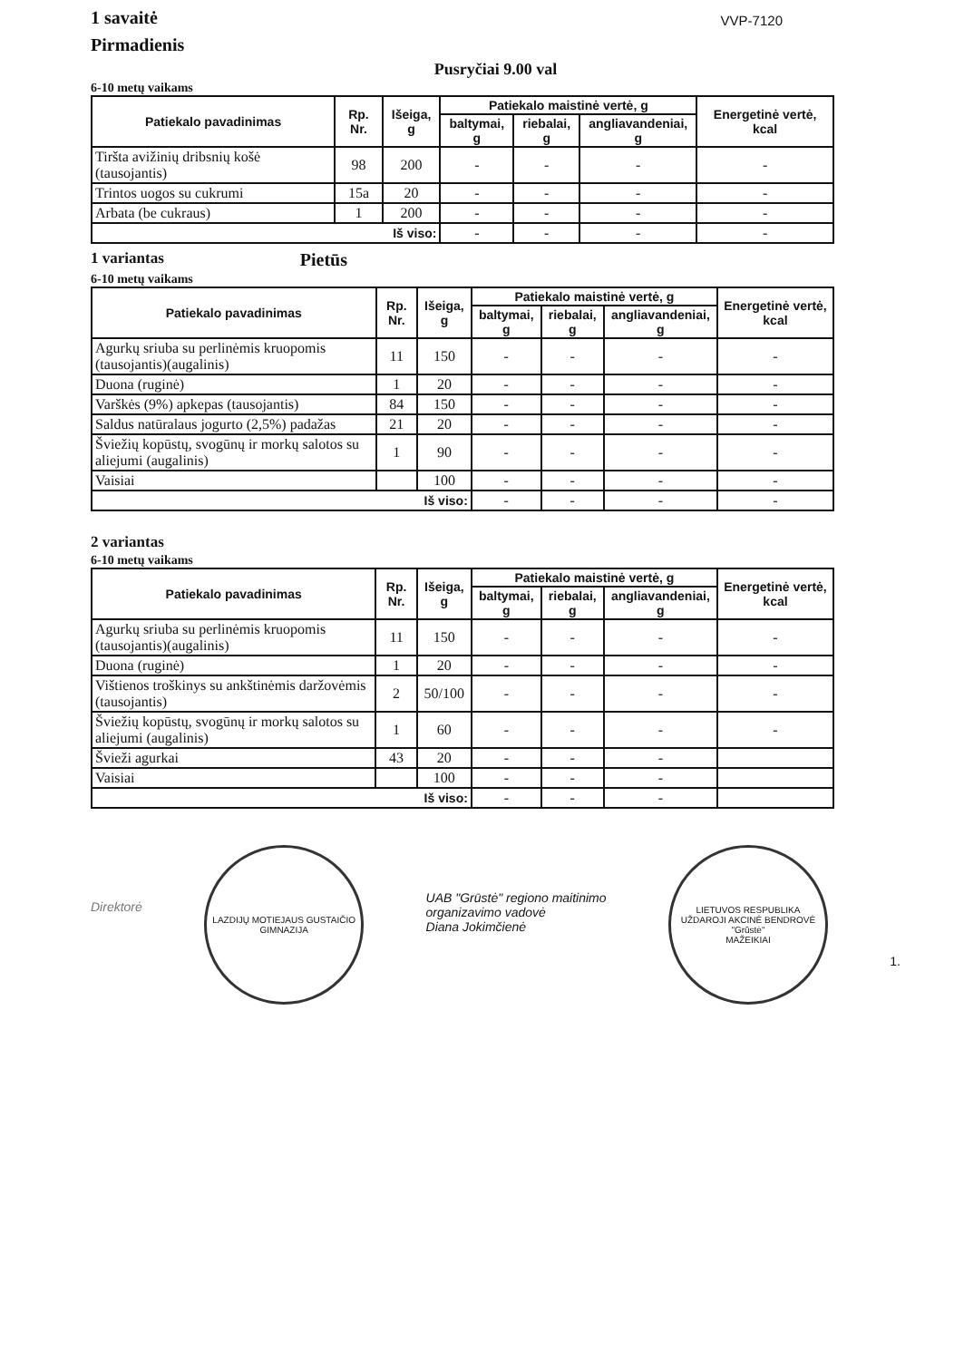1 savaitė
Pirmadienis
VVP-7120
Pusryčiai 9.00 val
6-10 metų vaikams
| Patiekalo pavadinimas | Rp. Nr. | Išeiga, g | Patiekalo maistinė vertė, g | | | Energetinė vertė, kcal |
| --- | --- | --- | --- | --- | --- | --- |
| | | | baltymai, g | riebalai, g | angliavandeniai, g | |
| Tiršta avižinių dribsnių košė (tausojantis) | 98 | 200 | - | - | - | - |
| Trintos uogos su cukrumi | 15a | 20 | - | - | - | - |
| Arbata (be cukraus) | 1 | 200 | - | - | - | - |
| Iš viso: | | | - | - | - | - |
1 variantas Pietūs
6-10 metų vaikams
| Patiekalo pavadinimas | Rp. Nr. | Išeiga, g | Patiekalo maistinė vertė, g | | | Energetinė vertė, kcal |
| --- | --- | --- | --- | --- | --- | --- |
| | | | baltymai, g | riebalai, g | angliavandeniai, g | |
| Agurkų sriuba su perlinėmis kruopomis (tausojantis)(augalinis) | 11 | 150 | - | - | - | - |
| Duona (ruginė) | 1 | 20 | - | - | - | - |
| Varškės (9%) apkepas (tausojantis) | 84 | 150 | - | - | - | - |
| Saldus natūralaus jogurto (2,5%) padažas | 21 | 20 | - | - | - | - |
| Šviežių kopūstų, svogūnų ir morkų salotos su aliejumi (augalinis) | 1 | 90 | - | - | - | - |
| Vaisiai | | 100 | - | - | - | - |
| Iš viso: | | | - | - | - | - |
2 variantas
6-10 metų vaikams
| Patiekalo pavadinimas | Rp. Nr. | Išeiga, g | Patiekalo maistinė vertė, g | | | Energetinė vertė, kcal |
| --- | --- | --- | --- | --- | --- | --- |
| | | | baltymai, g | riebalai, g | angliavandeniai, g | |
| Agurkų sriuba su perlinėmis kruopomis (tausojantis)(augalinis) | 11 | 150 | - | - | - | - |
| Duona (ruginė) | 1 | 20 | - | - | - | - |
| Vištienos troškinys su ankštinėmis daržovėmis (tausojantis) | 2 | 50/100 | - | - | - | - |
| Šviežių kopūstų, svogūnų ir morkų salotos su aliejumi (augalinis) | 1 | 60 | - | - | - | - |
| Švieži agurkai | 43 | 20 | - | - | - | |
| Vaisiai | | 100 | - | - | - | |
| Iš viso: | | | - | - | - | |
Direktorė
LAZDIJŲ MOTIEJAUS GUSTAIČIO GIMNAZIJA
UAB "Grūstė" regiono maitinimo
organizavimo vadovė
Diana Jokimčienė
LIETUVOS RESPUBLIKA
UŽDAROJI AKCINĖ BENDROVĖ
"Grūstė"
MAŽEIKIAI
1.